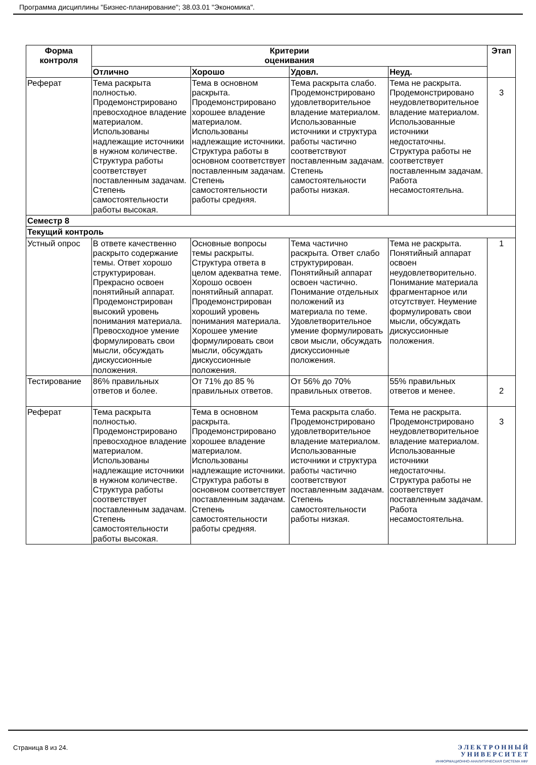Программа дисциплины "Бизнес-планирование"; 38.03.01 "Экономика".
| Форма контроля | Критерии оценивания | | | | Этап |
| --- | --- | --- | --- | --- | --- |
| | Отлично | Хорошо | Удовл. | Неуд. | |
| Реферат | Тема раскрыта полностью. Продемонстрировано превосходное владение материалом. Использованы надлежащие источники в нужном количестве. Структура работы соответствует поставленным задачам. Степень самостоятельности работы высокая. | Тема в основном раскрыта. Продемонстрировано хорошее владение материалом. Использованы надлежащие источники. Структура работы в основном соответствует поставленным задачам. Степень самостоятельности работы средняя. | Тема раскрыта слабо. Продемонстрировано удовлетворительное владение материалом. Использованные источники и структура работы частично соответствуют поставленным задачам. Степень самостоятельности работы низкая. | Тема не раскрыта. Продемонстрировано неудовлетворительное владение материалом. Использованные источники недостаточны. Структура работы не соответствует поставленным задачам. Работа несамостоятельна. | 3 |
| Семестр 8 | | | | | |
| Текущий контроль | | | | | |
| Устный опрос | В ответе качественно раскрыто содержание темы. Ответ хорошо структурирован. Прекрасно освоен понятийный аппарат. Продемонстрирован высокий уровень понимания материала. Превосходное умение формулировать свои мысли, обсуждать дискуссионные положения. | Основные вопросы темы раскрыты. Структура ответа в целом адекватна теме. Хорошо освоен понятийный аппарат. Продемонстрирован хороший уровень понимания материала. Хорошее умение формулировать свои мысли, обсуждать дискуссионные положения. | Тема частично раскрыта. Ответ слабо структурирован. Понятийный аппарат освоен частично. Понимание отдельных положений из материала по теме. Удовлетворительное умение формулировать свои мысли, обсуждать дискуссионные положения. | Тема не раскрыта. Понятийный аппарат освоен неудовлетворительно. Понимание материала фрагментарное или отсутствует. Неумение формулировать свои мысли, обсуждать дискуссионные положения. | 1 |
| Тестирование | 86% правильных ответов и более. | От 71% до 85 % правильных ответов. | От 56% до 70% правильных ответов. | 55% правильных ответов и менее. | 2 |
| Реферат | Тема раскрыта полностью. Продемонстрировано превосходное владение материалом. Использованы надлежащие источники в нужном количестве. Структура работы соответствует поставленным задачам. Степень самостоятельности работы высокая. | Тема в основном раскрыта. Продемонстрировано хорошее владение материалом. Использованы надлежащие источники. Структура работы в основном соответствует поставленным задачам. Степень самостоятельности работы средняя. | Тема раскрыта слабо. Продемонстрировано удовлетворительное владение материалом. Использованные источники и структура работы частично соответствуют поставленным задачам. Степень самостоятельности работы низкая. | Тема не раскрыта. Продемонстрировано неудовлетворительное владение материалом. Использованные источники недостаточны. Структура работы не соответствует поставленным задачам. Работа несамостоятельна. | 3 |
Страница 8 из 24.
Э Л Е К Т Р О Н Н Ы Й
У Н И В Е Р С И Т Е Т
ИНФОРМАЦИОННО-АНАЛИТИЧЕСКАЯ СИСТЕМА КФУ